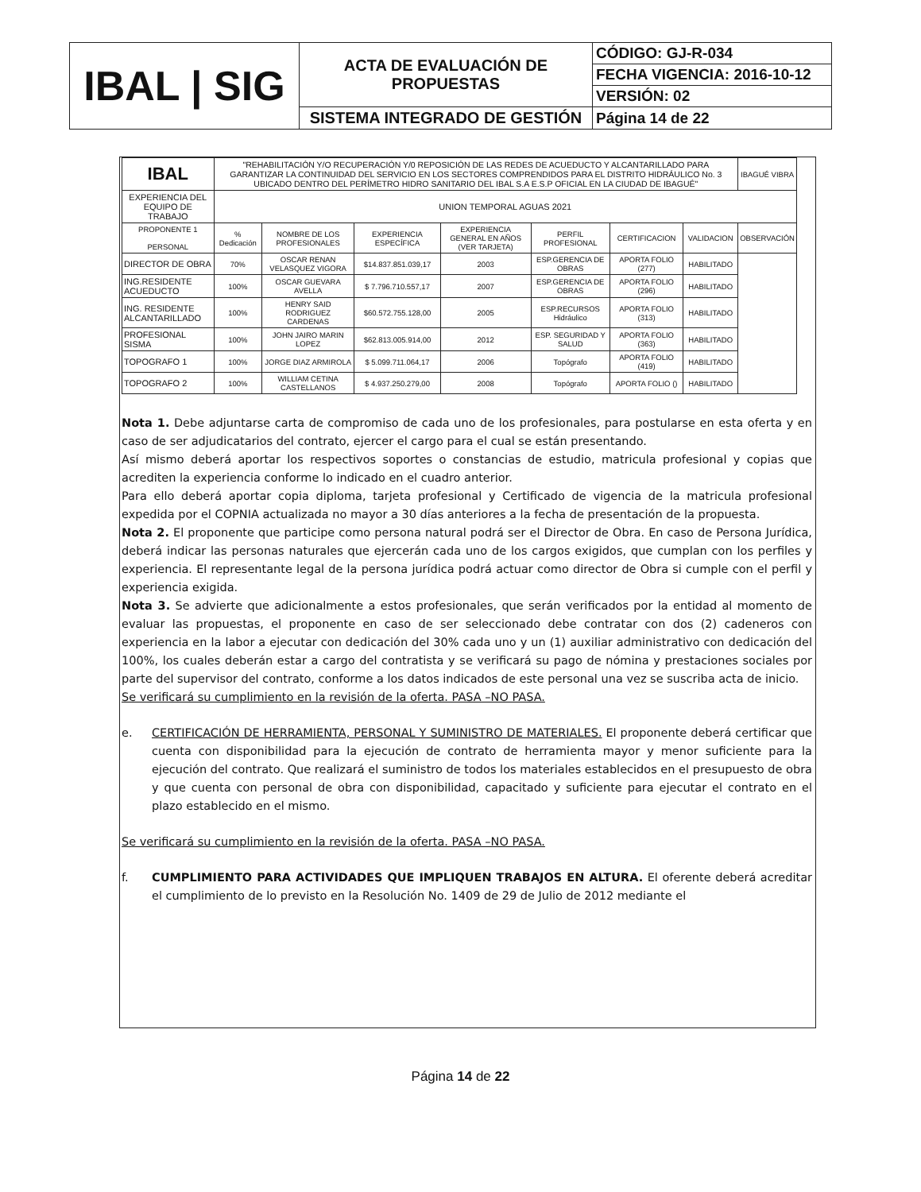| IBAL / SIG | ACTA DE EVALUACIÓN DE PROPUESTAS | CÓDIGO: GJ-R-034 |
| | | FECHA VIGENCIA: 2016-10-12 |
| | | VERSIÓN: 02 |
| | SISTEMA INTEGRADO DE GESTIÓN | Página 14 de 22 |
| IBAL | "REHABILITACIÓN Y/O RECUPERACIÓN Y/0 REPOSICIÓN DE LAS REDES DE ACUEDUCTO Y ALCANTARILLADO PARA GARANTIZAR LA CONTINUIDAD DEL SERVICIO EN LOS SECTORES COMPRENDIDOS PARA EL DISTRITO HIDRÁULICO No. 3 UBICADO DENTRO DEL PERÍMETRO HIDRO SANITARIO DEL IBAL S.A E.S.P OFICIAL EN LA CIUDAD DE IBAGUÉ" | | | | | | | IBAGUÉ VIBRA |
| EXPERIENCIA DEL EQUIPO DE TRABAJO | UNION TEMPORAL AGUAS 2021 | | | | | | | |
| PROPONENTE 1 PERSONAL | % Dedicación | NOMBRE DE LOS PROFESIONALES | EXPERIENCIA ESPECÍFICA | EXPERIENCIA GENERAL EN AÑOS (VER TARJETA) | PERFIL PROFESIONAL | CERTIFICACION | VALIDACION | OBSERVACIÓN |
| DIRECTOR DE OBRA | 70% | OSCAR RENAN VELASQUEZ VIGORA | $14.837.851.039,17 | 2003 | ESP.GERENCIA DE OBRAS | APORTA FOLIO (277) | HABILITADO | |
| ING.RESIDENTE ACUEDUCTO | 100% | OSCAR GUEVARA AVELLA | $ 7.796.710.557,17 | 2007 | ESP.GERENCIA DE OBRAS | APORTA FOLIO (296) | HABILITADO | |
| ING. RESIDENTE ALCANTARILLADO | 100% | HENRY SAID RODRIGUEZ CARDENAS | $60.572.755.128,00 | 2005 | ESP.RECURSOS Hidráulico | APORTA FOLIO (313) | HABILITADO | |
| PROFESIONAL SISMA | 100% | JOHN JAIRO MARIN LOPEZ | $62.813.005.914,00 | 2012 | ESP. SEGURIDAD Y SALUD | APORTA FOLIO (363) | HABILITADO | |
| TOPOGRAFO 1 | 100% | JORGE DIAZ ARMIROLA | $ 5.099.711.064,17 | 2006 | Topógrafo | APORTA FOLIO (419) | HABILITADO | |
| TOPOGRAFO 2 | 100% | WILLIAM CETINA CASTELLANOS | $ 4.937.250.279,00 | 2008 | Topógrafo | APORTA FOLIO () | HABILITADO | |
Nota 1. Debe adjuntarse carta de compromiso de cada uno de los profesionales, para postularse en esta oferta y en caso de ser adjudicatarios del contrato, ejercer el cargo para el cual se están presentando.
Así mismo deberá aportar los respectivos soportes o constancias de estudio, matricula profesional y copias que acrediten la experiencia conforme lo indicado en el cuadro anterior.
Para ello deberá aportar copia diploma, tarjeta profesional y Certificado de vigencia de la matricula profesional expedida por el COPNIA actualizada no mayor a 30 días anteriores a la fecha de presentación de la propuesta.
Nota 2. El proponente que participe como persona natural podrá ser el Director de Obra. En caso de Persona Jurídica, deberá indicar las personas naturales que ejercerán cada uno de los cargos exigidos, que cumplan con los perfiles y experiencia. El representante legal de la persona jurídica podrá actuar como director de Obra si cumple con el perfil y experiencia exigida.
Nota 3. Se advierte que adicionalmente a estos profesionales, que serán verificados por la entidad al momento de evaluar las propuestas, el proponente en caso de ser seleccionado debe contratar con dos (2) cadeneros con experiencia en la labor a ejecutar con dedicación del 30% cada uno y un (1) auxiliar administrativo con dedicación del 100%, los cuales deberán estar a cargo del contratista y se verificará su pago de nómina y prestaciones sociales por parte del supervisor del contrato, conforme a los datos indicados de este personal una vez se suscriba acta de inicio.
Se verificará su cumplimiento en la revisión de la oferta. PASA –NO PASA.
e. CERTIFICACIÓN DE HERRAMIENTA, PERSONAL Y SUMINISTRO DE MATERIALES. El proponente deberá certificar que cuenta con disponibilidad para la ejecución de contrato de herramienta mayor y menor suficiente para la ejecución del contrato. Que realizará el suministro de todos los materiales establecidos en el presupuesto de obra y que cuenta con personal de obra con disponibilidad, capacitado y suficiente para ejecutar el contrato en el plazo establecido en el mismo.
Se verificará su cumplimiento en la revisión de la oferta. PASA –NO PASA.
f. CUMPLIMIENTO PARA ACTIVIDADES QUE IMPLIQUEN TRABAJOS EN ALTURA. El oferente deberá acreditar el cumplimiento de lo previsto en la Resolución No. 1409 de 29 de Julio de 2012 mediante el
Página 14 de 22